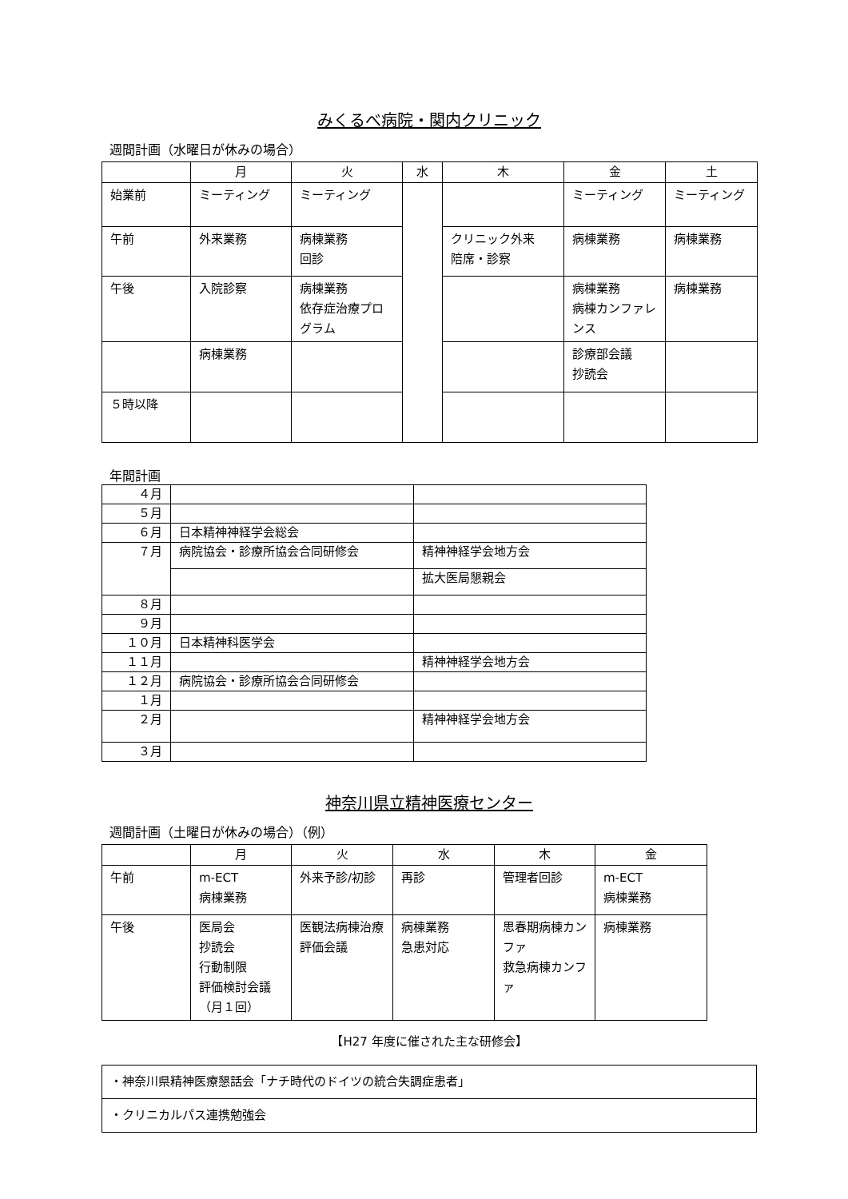みくるべ病院・関内クリニック
週間計画（水曜日が休みの場合）
| | 月 | 火 | 水 | 木 | 金 | 土 |
| --- | --- | --- | --- | --- | --- | --- |
| 始業前 | ミーティング | ミーティング | | | ミーティング | ミーティング |
| 午前 | 外来業務 | 病棟業務 回診 | | クリニック外来 陪席・診察 | 病棟業務 | 病棟業務 |
| 午後 | 入院診察 | 病棟業務 依存症治療プログラム | | | 病棟業務 病棟カンファレンス | 病棟業務 |
| | 病棟業務 | | | | 診療部会議 抄読会 | |
| ５時以降 | | | | | | |
年間計画
| ４月 | | |
| ５月 | | |
| ６月 | 日本精神神経学会総会 | |
| ７月 | 病院協会・診療所協会合同研修会 | 精神神経学会地方会 |
| | | 拡大医局懇親会 |
| ８月 | | |
| ９月 | | |
| １０月 | 日本精神科医学会 | |
| １１月 | | 精神神経学会地方会 |
| １２月 | 病院協会・診療所協会合同研修会 | |
| １月 | | |
| ２月 | | 精神神経学会地方会 |
| ３月 | | |
神奈川県立精神医療センター
週間計画（土曜日が休みの場合）（例）
| | 月 | 火 | 水 | 木 | 金 |
| --- | --- | --- | --- | --- | --- |
| 午前 | m-ECT 病棟業務 | 外来予診/初診 | 再診 | 管理者回診 | m-ECT 病棟業務 |
| 午後 | 医局会 抄読会 行動制限 評価検討会議 （月１回） | 医観法病棟治療評価会議 | 病棟業務 急患対応 | 思春期病棟カンファ 救急病棟カンファ | 病棟業務 |
【H27 年度に催された主な研修会】
| ・神奈川県精神医療懇話会「ナチ時代のドイツの統合失調症患者」 |
| ・クリニカルパス連携勉強会 |